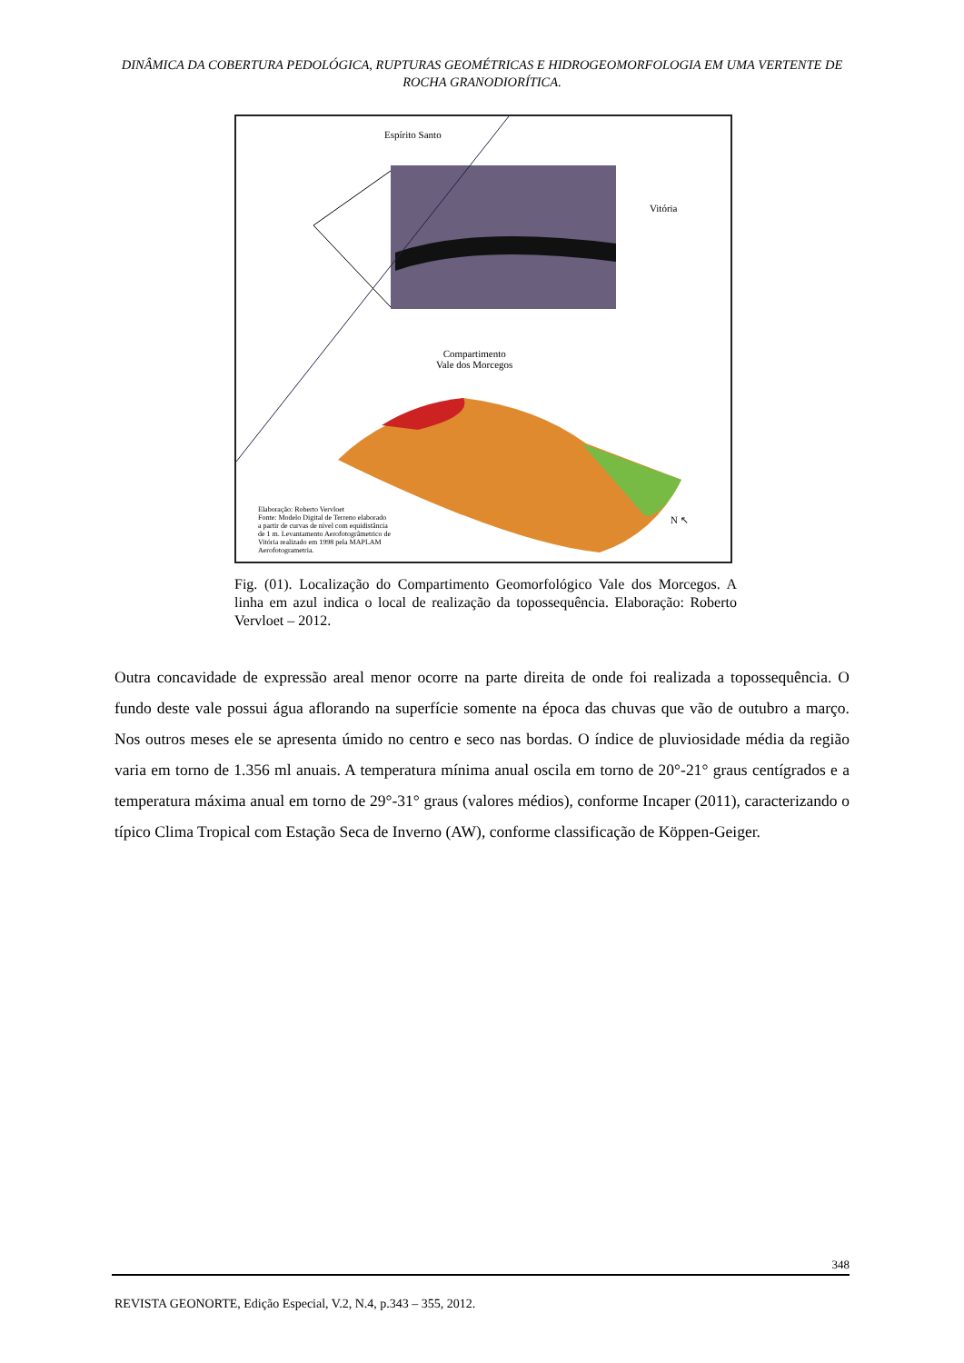DINÂMICA DA COBERTURA PEDOLÓGICA, RUPTURAS GEOMÉTRICAS E HIDROGEOMORFOLOGIA EM UMA VERTENTE DE ROCHA GRANODIORÍTICA.
Espírito Santo
Vitória
Compartimento
Vale dos Morcegos
Elaboração: Roberto Vervloet
Fonte: Modelo Digital de Terreno elaborado
a partir de curvas de nível com equidistância
de 1 m. Levantamento Aerofotogrâmetrico de
Vitória realizado em 1998 pela MAPLAM
Aerofotogrametria.
N ↖
Fig. (01). Localização do Compartimento Geomorfológico Vale dos Morcegos. A linha em azul indica o local de realização da topossequência. Elaboração: Roberto Vervloet – 2012.
Outra concavidade de expressão areal menor ocorre na parte direita de onde foi realizada a topossequência. O fundo deste vale possui água aflorando na superfície somente na época das chuvas que vão de outubro a março. Nos outros meses ele se apresenta úmido no centro e seco nas bordas. O índice de pluviosidade média da região varia em torno de 1.356 ml anuais. A temperatura mínima anual oscila em torno de 20°-21° graus centígrados e a temperatura máxima anual em torno de 29°-31° graus (valores médios), conforme Incaper (2011), caracterizando o típico Clima Tropical com Estação Seca de Inverno (AW), conforme classificação de Köppen-Geiger.
348
REVISTA GEONORTE, Edição Especial, V.2, N.4, p.343 – 355, 2012.